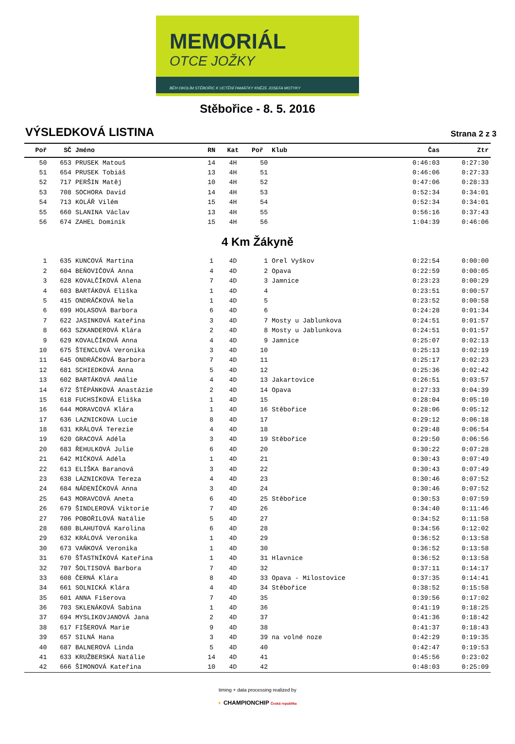MEMORIÁL
OTCE JOŽKY
BĚH OKOLÍM STĚBOŘIC K UCTĚNÍ PAMÁTKY KNĚZE JOSEFA MOTYKY
Stěbořice - 8. 5. 2016
VÝSLEDKOVÁ LISTINA
Strana 2 z 3
| Poř | SČ | Jméno | RN | Kat | Poř | Klub | Čas | Ztr |
| --- | --- | --- | --- | --- | --- | --- | --- | --- |
| 50 | 653 | PRUSEK Matouš | 14 | 4H | 50 | | 0:46:03 | 0:27:30 |
| 51 | 654 | PRUSEK Tobiáš | 13 | 4H | 51 | | 0:46:06 | 0:27:33 |
| 52 | 717 | PERŠIN Matěj | 10 | 4H | 52 | | 0:47:06 | 0:28:33 |
| 53 | 708 | SOCHORA David | 14 | 4H | 53 | | 0:52:34 | 0:34:01 |
| 54 | 713 | KOLÁŘ Vilém | 15 | 4H | 54 | | 0:52:34 | 0:34:01 |
| 55 | 660 | SLANINA Václav | 13 | 4H | 55 | | 0:56:16 | 0:37:43 |
| 56 | 674 | ZAHEL Dominik | 15 | 4H | 56 | | 1:04:39 | 0:46:06 |
| 4 Km Žákyně | | | | | | | | |
| 1 | 635 | KUNCOVÁ Martina | 1 | 4D | 1 | Orel Vyškov | 0:22:54 | 0:00:00 |
| 2 | 604 | BEŇOVIČOVÁ Anna | 4 | 4D | 2 | Opava | 0:22:59 | 0:00:05 |
| 3 | 628 | KOVALČÍKOVÁ Alena | 7 | 4D | 3 | Jamnice | 0:23:23 | 0:00:29 |
| 4 | 603 | BARTÁKOVÁ Eliška | 1 | 4D | 4 | | 0:23:51 | 0:00:57 |
| 5 | 415 | ONDRÁČKOVÁ Nela | 1 | 4D | 5 | | 0:23:52 | 0:00:58 |
| 6 | 699 | HOLASOVÁ Barbora | 6 | 4D | 6 | | 0:24:28 | 0:01:34 |
| 7 | 622 | JASINKOVÁ Kateřina | 3 | 4D | 7 | Mosty u Jablunkova | 0:24:51 | 0:01:57 |
| 8 | 663 | SZKANDEROVÁ Klára | 2 | 4D | 8 | Mosty u Jablunkova | 0:24:51 | 0:01:57 |
| 9 | 629 | KOVALČÍKOVÁ Anna | 4 | 4D | 9 | Jamnice | 0:25:07 | 0:02:13 |
| 10 | 675 | ŠTENCLOVÁ Veronika | 3 | 4D | 10 | | 0:25:13 | 0:02:19 |
| 11 | 645 | ONDRÁČKOVÁ Barbora | 7 | 4D | 11 | | 0:25:17 | 0:02:23 |
| 12 | 681 | SCHIEDKOVÁ Anna | 5 | 4D | 12 | | 0:25:36 | 0:02:42 |
| 13 | 602 | BARTÁKOVÁ Amálie | 4 | 4D | 13 | Jakartovice | 0:26:51 | 0:03:57 |
| 14 | 672 | ŠTĚPÁNKOVÁ Anastázie | 2 | 4D | 14 | Opava | 0:27:33 | 0:04:39 |
| 15 | 618 | FUCHSÍKOVÁ Eliška | 1 | 4D | 15 | | 0:28:04 | 0:05:10 |
| 16 | 644 | MORAVCOVÁ Klára | 1 | 4D | 16 | Stěbořice | 0:28:06 | 0:05:12 |
| 17 | 636 | LAZNICKOVA Lucie | 8 | 4D | 17 | | 0:29:12 | 0:06:18 |
| 18 | 631 | KRÁLOVÁ Terezie | 4 | 4D | 18 | | 0:29:48 | 0:06:54 |
| 19 | 620 | GRACOVÁ Adéla | 3 | 4D | 19 | Stěbořice | 0:29:50 | 0:06:56 |
| 20 | 683 | ŘEHULKOVÁ Julie | 6 | 4D | 20 | | 0:30:22 | 0:07:28 |
| 21 | 642 | MIČKOVÁ Adéla | 1 | 4D | 21 | | 0:30:43 | 0:07:49 |
| 22 | 613 | ELIŠKA Baranová | 3 | 4D | 22 | | 0:30:43 | 0:07:49 |
| 23 | 638 | LAZNICKOVA Tereza | 4 | 4D | 23 | | 0:30:46 | 0:07:52 |
| 24 | 684 | NÁDENÍČKOVÁ Anna | 3 | 4D | 24 | | 0:30:46 | 0:07:52 |
| 25 | 643 | MORAVCOVÁ Aneta | 6 | 4D | 25 | Stěbořice | 0:30:53 | 0:07:59 |
| 26 | 679 | ŠINDLEROVÁ Viktorie | 7 | 4D | 26 | | 0:34:40 | 0:11:46 |
| 27 | 706 | POBOŘILOVÁ Natálie | 5 | 4D | 27 | | 0:34:52 | 0:11:58 |
| 28 | 680 | BLAHUTOVÁ Karolina | 6 | 4D | 28 | | 0:34:56 | 0:12:02 |
| 29 | 632 | KRÁLOVÁ Veronika | 1 | 4D | 29 | | 0:36:52 | 0:13:58 |
| 30 | 673 | VAŇKOVÁ Veronika | 1 | 4D | 30 | | 0:36:52 | 0:13:58 |
| 31 | 670 | ŠŤASTNÍKOVÁ Kateřina | 1 | 4D | 31 | Hlavnice | 0:36:52 | 0:13:58 |
| 32 | 707 | ŠOLTISOVÁ Barbora | 7 | 4D | 32 | | 0:37:11 | 0:14:17 |
| 33 | 608 | ČERNÁ Klára | 8 | 4D | 33 | Opava - Milostovice | 0:37:35 | 0:14:41 |
| 34 | 661 | SOLNICKÁ Klára | 4 | 4D | 34 | Stěbořice | 0:38:52 | 0:15:58 |
| 35 | 601 | ANNA Fišerova | 7 | 4D | 35 | | 0:39:56 | 0:17:02 |
| 36 | 703 | SKLENÁKOVÁ Sabina | 1 | 4D | 36 | | 0:41:19 | 0:18:25 |
| 37 | 694 | MYSLIKOVJANOVÁ Jana | 2 | 4D | 37 | | 0:41:36 | 0:18:42 |
| 38 | 617 | FIŠEROVÁ Marie | 9 | 4D | 38 | | 0:41:37 | 0:18:43 |
| 39 | 657 | SILNÁ Hana | 3 | 4D | 39 | na volné noze | 0:42:29 | 0:19:35 |
| 40 | 687 | BALNEROVÁ Linda | 5 | 4D | 40 | | 0:42:47 | 0:19:53 |
| 41 | 633 | KRUŽBERSKÁ Natálie | 14 | 4D | 41 | | 0:45:56 | 0:23:02 |
| 42 | 666 | ŠIMONOVÁ Kateřina | 10 | 4D | 42 | | 0:48:03 | 0:25:09 |
timing + data processing realized by
◐ CHAMPIONCHIP Česká republika